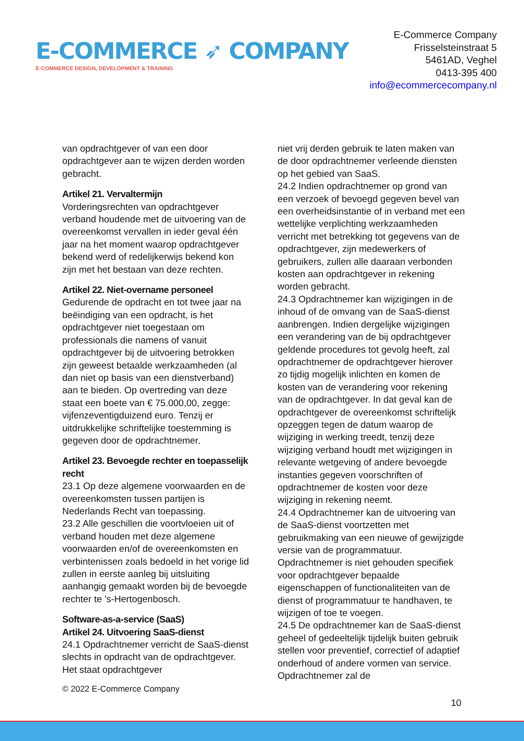E-COMMERCE ➶ COMPANY
E-COMMERCE DESIGN, DEVELOPMENT & TRAINING
E-Commerce Company
Frisselsteinstraat 5
5461AD, Veghel
0413-395 400
info@ecommercecompany.nl
van opdrachtgever of van een door opdrachtgever aan te wijzen derden worden gebracht.
Artikel 21. Vervaltermijn
Vorderingsrechten van opdrachtgever verband houdende met de uitvoering van de overeenkomst vervallen in ieder geval één jaar na het moment waarop opdrachtgever bekend werd of redelijkerwijs bekend kon zijn met het bestaan van deze rechten.
Artikel 22. Niet-overname personeel
Gedurende de opdracht en tot twee jaar na beëindiging van een opdracht, is het opdrachtgever niet toegestaan om professionals die namens of vanuit opdrachtgever bij de uitvoering betrokken zijn geweest betaalde werkzaamheden (al dan niet op basis van een dienstverband) aan te bieden. Op overtreding van deze staat een boete van € 75.000,00, zegge: vijfenzeventigduizend euro. Tenzij er uitdrukkelijke schriftelijke toestemming is gegeven door de opdrachtnemer.
Artikel 23. Bevoegde rechter en toepasselijk recht
23.1 Op deze algemene voorwaarden en de overeenkomsten tussen partijen is Nederlands Recht van toepassing.
23.2 Alle geschillen die voortvloeien uit of verband houden met deze algemene voorwaarden en/of de overeenkomsten en verbintenissen zoals bedoeld in het vorige lid zullen in eerste aanleg bij uitsluiting aanhangig gemaakt worden bij de bevoegde rechter te ’s-Hertogenbosch.
Software-as-a-service (SaaS)
Artikel 24. Uitvoering SaaS-dienst
24.1 Opdrachtnemer verricht de SaaS-dienst slechts in opdracht van de opdrachtgever. Het staat opdrachtgever
niet vrij derden gebruik te laten maken van de door opdrachtnemer verleende diensten op het gebied van SaaS.
24.2 Indien opdrachtnemer op grond van een verzoek of bevoegd gegeven bevel van een overheidsinstantie of in verband met een wettelijke verplichting werkzaamheden verricht met betrekking tot gegevens van de opdrachtgever, zijn medewerkers of gebruikers, zullen alle daaraan verbonden kosten aan opdrachtgever in rekening worden gebracht.
24.3 Opdrachtnemer kan wijzigingen in de inhoud of de omvang van de SaaS-dienst aanbrengen. Indien dergelijke wijzigingen een verandering van de bij opdrachtgever geldende procedures tot gevolg heeft, zal opdrachtnemer de opdrachtgever hierover zo tijdig mogelijk inlichten en komen de kosten van de verandering voor rekening van de opdrachtgever. In dat geval kan de opdrachtgever de overeenkomst schriftelijk opzeggen tegen de datum waarop de wijziging in werking treedt, tenzij deze wijziging verband houdt met wijzigingen in relevante wetgeving of andere bevoegde instanties gegeven voorschriften of opdrachtnemer de kosten voor deze wijziging in rekening neemt.
24.4 Opdrachtnemer kan de uitvoering van de SaaS-dienst voortzetten met gebruikmaking van een nieuwe of gewijzigde versie van de programmatuur. Opdrachtnemer is niet gehouden specifiek voor opdrachtgever bepaalde eigenschappen of functionaliteiten van de dienst of programmatuur te handhaven, te wijzigen of toe te voegen.
24.5 De opdrachtnemer kan de SaaS-dienst geheel of gedeeltelijk tijdelijk buiten gebruik stellen voor preventief, correctief of adaptief onderhoud of andere vormen van service. Opdrachtnemer zal de
© 2022 E-Commerce Company
10